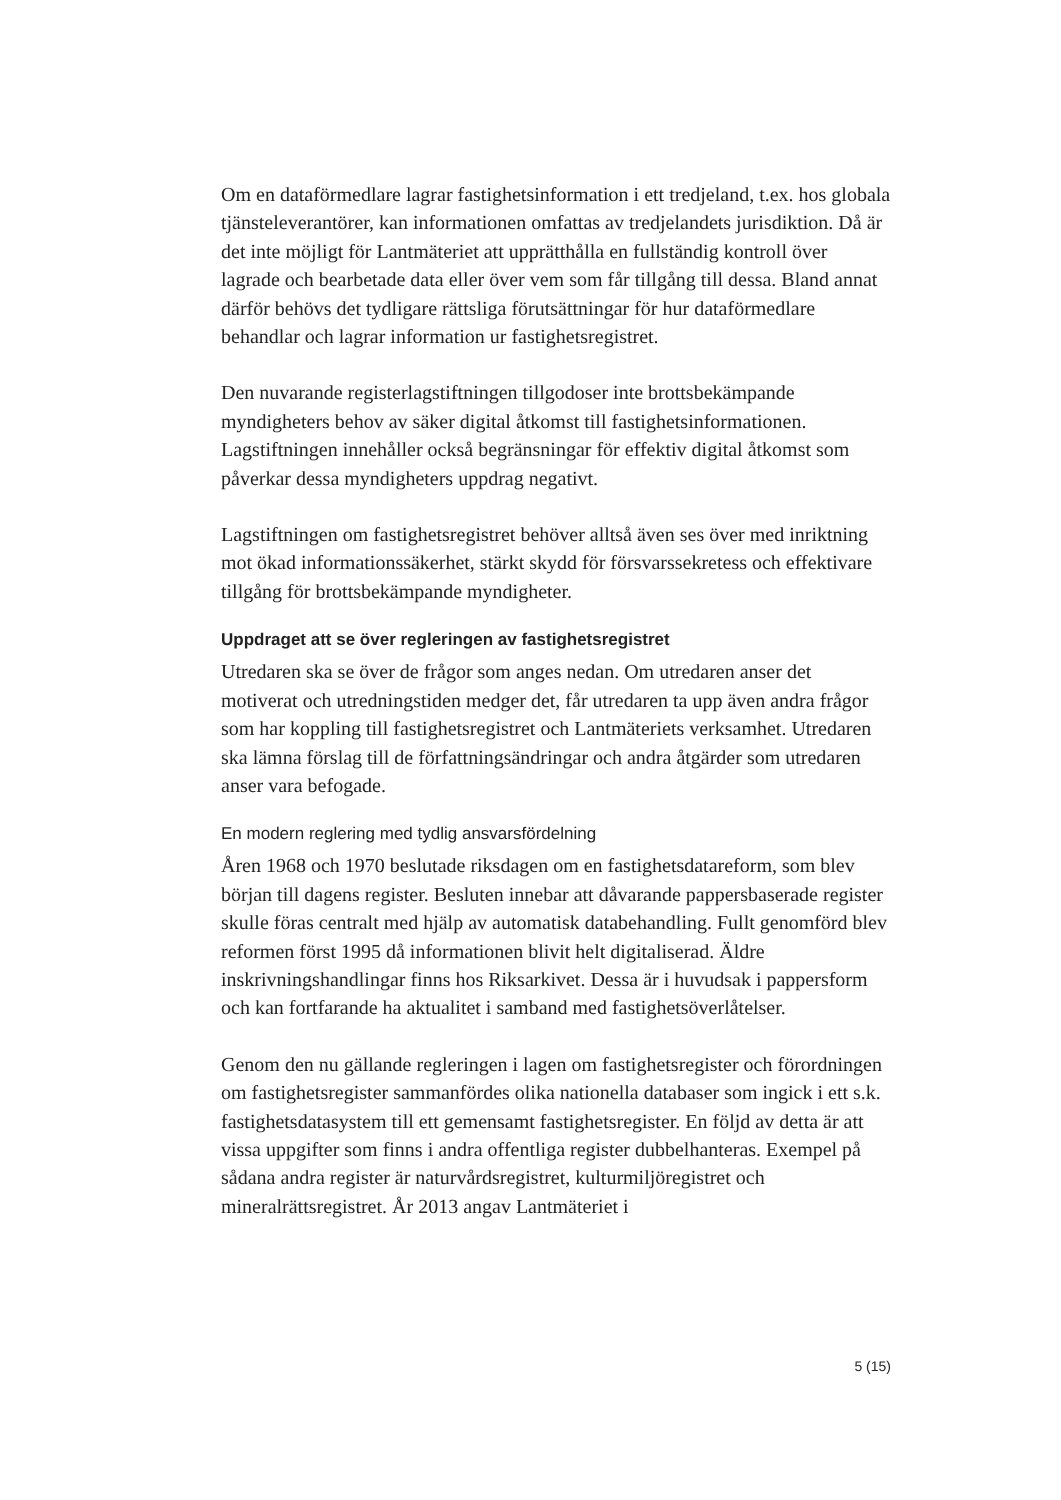Om en dataförmedlare lagrar fastighetsinformation i ett tredjeland, t.ex. hos globala tjänsteleverantörer, kan informationen omfattas av tredjelandets jurisdiktion. Då är det inte möjligt för Lantmäteriet att upprätthålla en fullständig kontroll över lagrade och bearbetade data eller över vem som får tillgång till dessa. Bland annat därför behövs det tydligare rättsliga förutsättningar för hur dataförmedlare behandlar och lagrar information ur fastighetsregistret.
Den nuvarande registerlagstiftningen tillgodoser inte brottsbekämpande myndigheters behov av säker digital åtkomst till fastighetsinformationen. Lagstiftningen innehåller också begränsningar för effektiv digital åtkomst som påverkar dessa myndigheters uppdrag negativt.
Lagstiftningen om fastighetsregistret behöver alltså även ses över med inriktning mot ökad informationssäkerhet, stärkt skydd för försvarssekretess och effektivare tillgång för brottsbekämpande myndigheter.
Uppdraget att se över regleringen av fastighetsregistret
Utredaren ska se över de frågor som anges nedan. Om utredaren anser det motiverat och utredningstiden medger det, får utredaren ta upp även andra frågor som har koppling till fastighetsregistret och Lantmäteriets verksamhet. Utredaren ska lämna förslag till de författningsändringar och andra åtgärder som utredaren anser vara befogade.
En modern reglering med tydlig ansvarsfördelning
Åren 1968 och 1970 beslutade riksdagen om en fastighetsdatareform, som blev början till dagens register. Besluten innebar att dåvarande pappersbaserade register skulle föras centralt med hjälp av automatisk databehandling. Fullt genomförd blev reformen först 1995 då informationen blivit helt digitaliserad. Äldre inskrivningshandlingar finns hos Riksarkivet. Dessa är i huvudsak i pappersform och kan fortfarande ha aktualitet i samband med fastighetsöverlåtelser.
Genom den nu gällande regleringen i lagen om fastighetsregister och förordningen om fastighetsregister sammanfördes olika nationella databaser som ingick i ett s.k. fastighetsdatasystem till ett gemensamt fastighetsregister. En följd av detta är att vissa uppgifter som finns i andra offentliga register dubbelhanteras. Exempel på sådana andra register är naturvårdsregistret, kulturmiljöregistret och mineralrättsregistret. År 2013 angav Lantmäteriet i
5 (15)